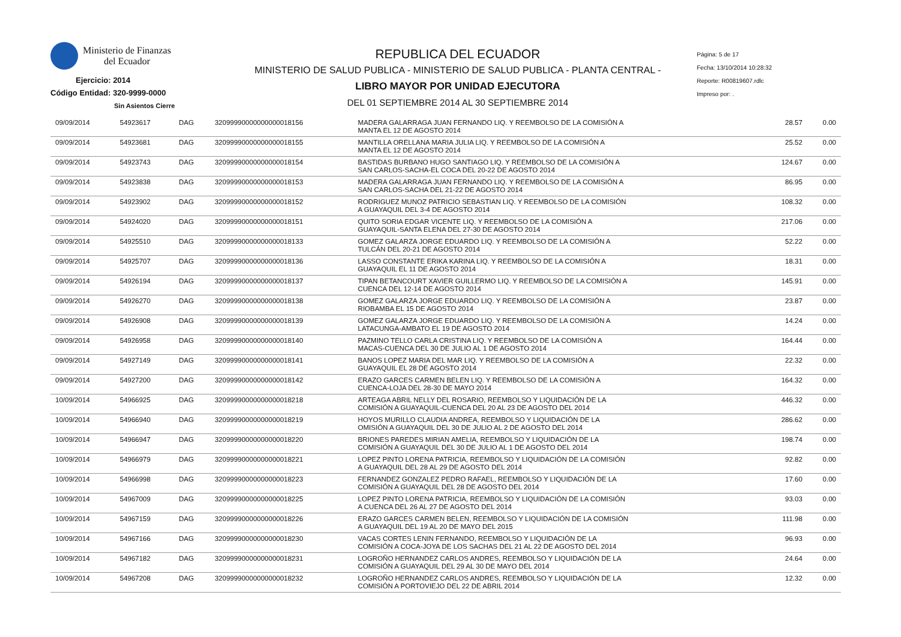Ministerio de Finanzas
del Ecuador
Ejercicio: 2014
Código Entidad: 320-9999-0000
Sin Asientos Cierre
REPUBLICA DEL ECUADOR
MINISTERIO DE SALUD PUBLICA - MINISTERIO DE SALUD PUBLICA - PLANTA CENTRAL -
LIBRO MAYOR POR UNIDAD EJECUTORA
DEL 01 SEPTIEMBRE 2014 AL 30 SEPTIEMBRE 2014
Página: 5 de 17
Fecha: 13/10/2014 10:28:32
Reporte: R00819607.rdlc
Impreso por: .
| 09/09/2014 | 54923617 | DAG | 32099990000000000018156 | MADERA GALARRAGA JUAN FERNANDO LIQ. Y REEMBOLSO DE LA COMISIÓN A MANTA EL 12 DE AGOSTO 2014 | 28.57 | 0.00 |
| 09/09/2014 | 54923681 | DAG | 32099990000000000018155 | MANTILLA ORELLANA MARIA JULIA LIQ. Y REEMBOLSO DE LA COMISIÓN A MANTA EL 12 DE AGOSTO 2014 | 25.52 | 0.00 |
| 09/09/2014 | 54923743 | DAG | 32099990000000000018154 | BASTIDAS BURBANO HUGO SANTIAGO LIQ. Y REEMBOLSO DE LA COMISIÓN A SAN CARLOS-SACHA-EL COCA DEL 20-22 DE AGOSTO 2014 | 124.67 | 0.00 |
| 09/09/2014 | 54923838 | DAG | 32099990000000000018153 | MADERA GALARRAGA JUAN FERNANDO LIQ. Y REEMBOLSO DE LA COMISIÓN A SAN CARLOS-SACHA DEL 21-22 DE AGOSTO 2014 | 86.95 | 0.00 |
| 09/09/2014 | 54923902 | DAG | 32099990000000000018152 | RODRIGUEZ MUNOZ PATRICIO SEBASTIAN LIQ. Y REEMBOLSO DE LA COMISIÓN A GUAYAQUIL DEL 3-4 DE AGOSTO 2014 | 108.32 | 0.00 |
| 09/09/2014 | 54924020 | DAG | 32099990000000000018151 | QUITO SORIA EDGAR VICENTE LIQ. Y REEMBOLSO DE LA COMISIÓN A GUAYAQUIL-SANTA ELENA DEL 27-30 DE AGOSTO 2014 | 217.06 | 0.00 |
| 09/09/2014 | 54925510 | DAG | 32099990000000000018133 | GOMEZ GALARZA JORGE EDUARDO LIQ. Y REEMBOLSO DE LA COMISIÓN A TULCÁN DEL 20-21 DE AGOSTO 2014 | 52.22 | 0.00 |
| 09/09/2014 | 54925707 | DAG | 32099990000000000018136 | LASSO CONSTANTE ERIKA KARINA LIQ. Y REEMBOLSO DE LA COMISIÓN A GUAYAQUIL EL 11 DE AGOSTO 2014 | 18.31 | 0.00 |
| 09/09/2014 | 54926194 | DAG | 32099990000000000018137 | TIPAN BETANCOURT XAVIER GUILLERMO LIQ. Y REEMBOLSO DE LA COMISIÓN A CUENCA DEL 12-14 DE AGOSTO 2014 | 145.91 | 0.00 |
| 09/09/2014 | 54926270 | DAG | 32099990000000000018138 | GOMEZ GALARZA JORGE EDUARDO LIQ. Y REEMBOLSO DE LA COMISIÓN A RIOBAMBA EL 15 DE AGOSTO 2014 | 23.87 | 0.00 |
| 09/09/2014 | 54926908 | DAG | 32099990000000000018139 | GOMEZ GALARZA JORGE EDUARDO LIQ. Y REEMBOLSO DE LA COMISIÓN A LATACUNGA-AMBATO EL 19 DE AGOSTO 2014 | 14.24 | 0.00 |
| 09/09/2014 | 54926958 | DAG | 32099990000000000018140 | PAZMINO TELLO CARLA CRISTINA LIQ. Y REEMBOLSO DE LA COMISIÓN A MACAS-CUENCA DEL 30 DE JULIO AL 1 DE AGOSTO 2014 | 164.44 | 0.00 |
| 09/09/2014 | 54927149 | DAG | 32099990000000000018141 | BANOS LOPEZ MARIA DEL MAR LIQ. Y REEMBOLSO DE LA COMISIÓN A GUAYAQUIL EL 28 DE AGOSTO 2014 | 22.32 | 0.00 |
| 09/09/2014 | 54927200 | DAG | 32099990000000000018142 | ERAZO GARCES CARMEN BELEN LIQ. Y REEMBOLSO DE LA COMISIÓN A CUENCA-LOJA DEL 28-30 DE MAYO 2014 | 164.32 | 0.00 |
| 10/09/2014 | 54966925 | DAG | 32099990000000000018218 | ARTEAGA ABRIL NELLY DEL ROSARIO, REEMBOLSO Y LIQUIDACIÓN DE LA COMISIÓN A GUAYAQUIL-CUENCA DEL 20 AL 23 DE AGOSTO DEL 2014 | 446.32 | 0.00 |
| 10/09/2014 | 54966940 | DAG | 32099990000000000018219 | HOYOS MURILLO CLAUDIA ANDREA, REEMBOLSO Y LIQUIDACIÓN DE LA OMISIÓN A GUAYAQUIL DEL 30 DE JULIO AL 2 DE AGOSTO DEL 2014 | 286.62 | 0.00 |
| 10/09/2014 | 54966947 | DAG | 32099990000000000018220 | BRIONES PAREDES MIRIAN AMELIA, REEMBOLSO Y LIQUIDACIÓN DE LA COMISIÓN A GUAYAQUIL DEL 30 DE JULIO AL 1 DE AGOSTO DEL 2014 | 198.74 | 0.00 |
| 10/09/2014 | 54966979 | DAG | 32099990000000000018221 | LOPEZ PINTO LORENA PATRICIA, REEMBOLSO Y LIQUIDACIÓN DE LA COMISIÓN A GUAYAQUIL DEL 28 AL 29 DE AGOSTO DEL 2014 | 92.82 | 0.00 |
| 10/09/2014 | 54966998 | DAG | 32099990000000000018223 | FERNANDEZ GONZALEZ PEDRO RAFAEL, REEMBOLSO Y LIQUIDACIÓN DE LA COMISIÓN A GUAYAQUIL DEL 28 DE AGOSTO DEL 2014 | 17.60 | 0.00 |
| 10/09/2014 | 54967009 | DAG | 32099990000000000018225 | LOPEZ PINTO LORENA PATRICIA, REEMBOLSO Y LIQUIDACIÓN DE LA COMISIÓN A CUENCA DEL 26 AL 27 DE AGOSTO DEL 2014 | 93.03 | 0.00 |
| 10/09/2014 | 54967159 | DAG | 32099990000000000018226 | ERAZO GARCES CARMEN BELEN, REEMBOLSO Y LIQUIDACIÓN DE LA COMISIÓN A GUAYAQUIL DEL 19 AL 20 DE MAYO DEL 2015 | 111.98 | 0.00 |
| 10/09/2014 | 54967166 | DAG | 32099990000000000018230 | VACAS CORTES LENIN FERNANDO, REEMBOLSO Y LIQUIDACIÓN DE LA COMISIÓN A COCA-JOYA DE LOS SACHAS DEL 21 AL 22 DE AGOSTO DEL 2014 | 96.93 | 0.00 |
| 10/09/2014 | 54967182 | DAG | 32099990000000000018231 | LOGROÑO HERNANDEZ CARLOS ANDRES, REEMBOLSO Y LIQUIDACIÓN DE LA COMISIÓN A GUAYAQUIL DEL 29 AL 30 DE MAYO DEL 2014 | 24.64 | 0.00 |
| 10/09/2014 | 54967208 | DAG | 32099990000000000018232 | LOGROÑO HERNANDEZ CARLOS ANDRES, REEMBOLSO Y LIQUIDACIÓN DE LA COMISIÓN A PORTOVIEJO DEL 22 DE ABRIL 2014 | 12.32 | 0.00 |